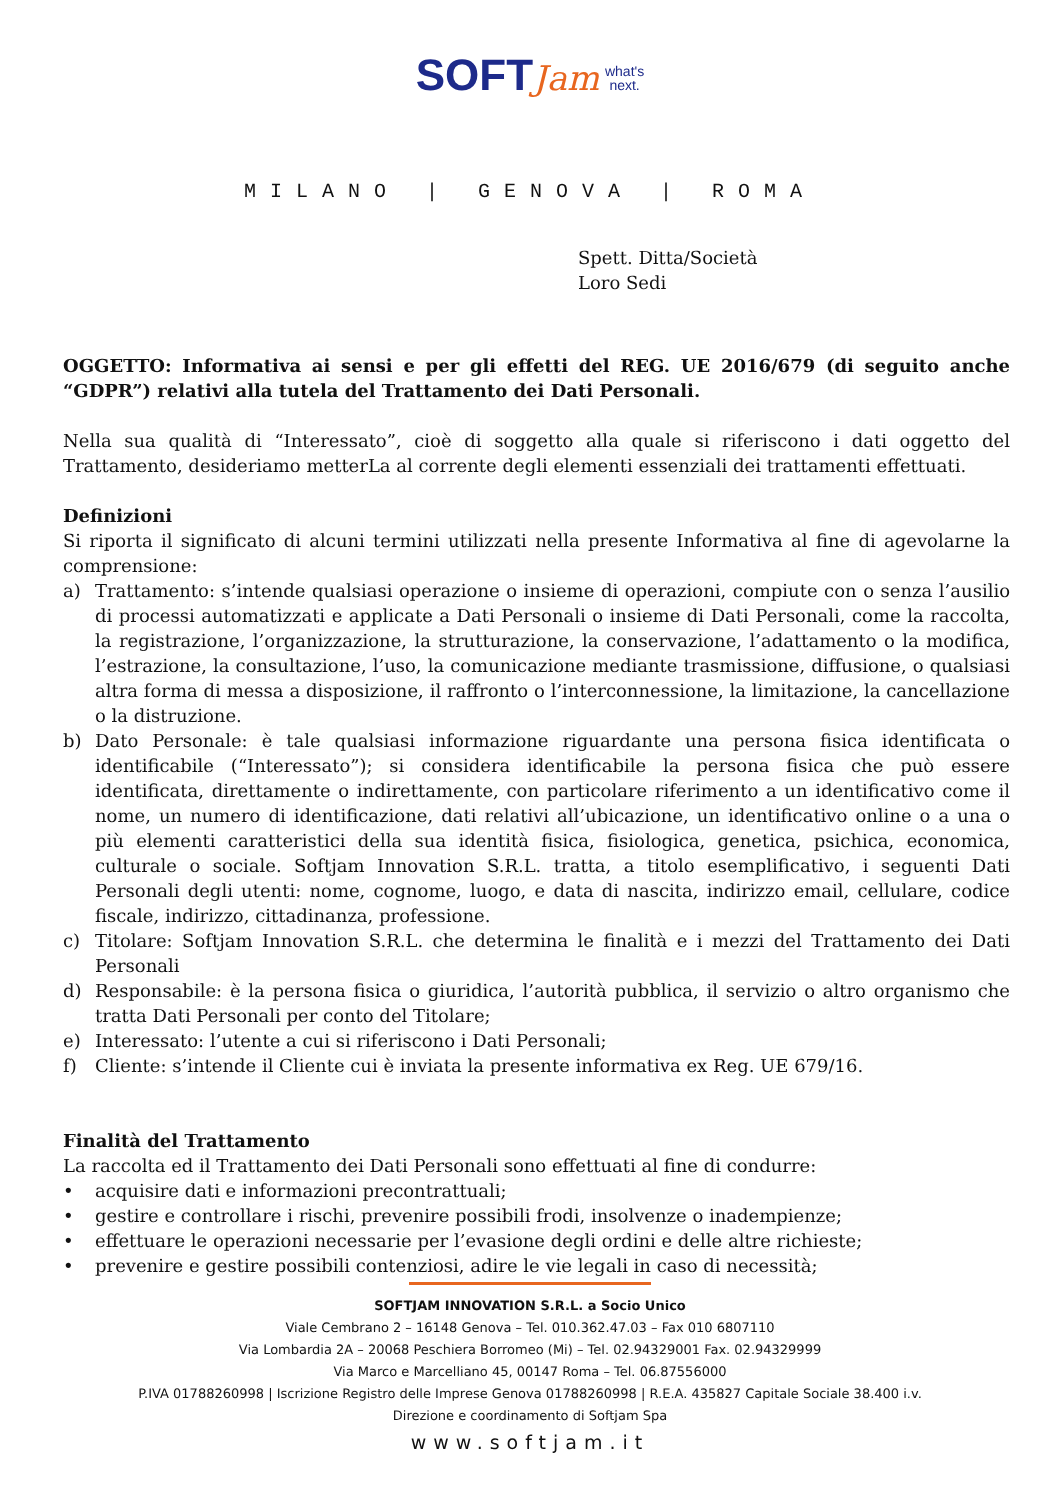SOFT Jam what's
next.
MILANO | GENOVA | ROMA
Spett. Ditta/Società
Loro Sedi
OGGETTO: Informativa ai sensi e per gli effetti del REG. UE 2016/679 (di seguito anche “GDPR”) relativi alla tutela del Trattamento dei Dati Personali.
Nella sua qualità di “Interessato”, cioè di soggetto alla quale si riferiscono i dati oggetto del Trattamento, desideriamo metterLa al corrente degli elementi essenziali dei trattamenti effettuati.
Definizioni
Si riporta il significato di alcuni termini utilizzati nella presente Informativa al fine di agevolarne la comprensione:
a) Trattamento: s’intende qualsiasi operazione o insieme di operazioni, compiute con o senza l’ausilio di processi automatizzati e applicate a Dati Personali o insieme di Dati Personali, come la raccolta, la registrazione, l’organizzazione, la strutturazione, la conservazione, l’adattamento o la modifica, l’estrazione, la consultazione, l’uso, la comunicazione mediante trasmissione, diffusione, o qualsiasi altra forma di messa a disposizione, il raffronto o l’interconnessione, la limitazione, la cancellazione o la distruzione.
b) Dato Personale: è tale qualsiasi informazione riguardante una persona fisica identificata o identificabile (“Interessato”); si considera identificabile la persona fisica che può essere identificata, direttamente o indirettamente, con particolare riferimento a un identificativo come il nome, un numero di identificazione, dati relativi all’ubicazione, un identificativo online o a una o più elementi caratteristici della sua identità fisica, fisiologica, genetica, psichica, economica, culturale o sociale. Softjam Innovation S.R.L. tratta, a titolo esemplificativo, i seguenti Dati Personali degli utenti: nome, cognome, luogo, e data di nascita, indirizzo email, cellulare, codice fiscale, indirizzo, cittadinanza, professione.
c) Titolare: Softjam Innovation S.R.L. che determina le finalità e i mezzi del Trattamento dei Dati Personali
d) Responsabile: è la persona fisica o giuridica, l’autorità pubblica, il servizio o altro organismo che tratta Dati Personali per conto del Titolare;
e) Interessato: l’utente a cui si riferiscono i Dati Personali;
f) Cliente: s’intende il Cliente cui è inviata la presente informativa ex Reg. UE 679/16.
Finalità del Trattamento
La raccolta ed il Trattamento dei Dati Personali sono effettuati al fine di condurre:
• acquisire dati e informazioni precontrattuali;
• gestire e controllare i rischi, prevenire possibili frodi, insolvenze o inadempienze;
• effettuare le operazioni necessarie per l’evasione degli ordini e delle altre richieste;
• prevenire e gestire possibili contenziosi, adire le vie legali in caso di necessità;
SOFTJAM INNOVATION S.R.L. a Socio Unico
Viale Cembrano 2 – 16148 Genova – Tel. 010.362.47.03 – Fax 010 6807110
Via Lombardia 2A – 20068 Peschiera Borromeo (Mi) – Tel. 02.94329001 Fax. 02.94329999
Via Marco e Marcelliano 45, 00147 Roma – Tel. 06.87556000
P.IVA 01788260998 | Iscrizione Registro delle Imprese Genova 01788260998 | R.E.A. 435827 Capitale Sociale 38.400 i.v.
Direzione e coordinamento di Softjam Spa
www.softjam.it